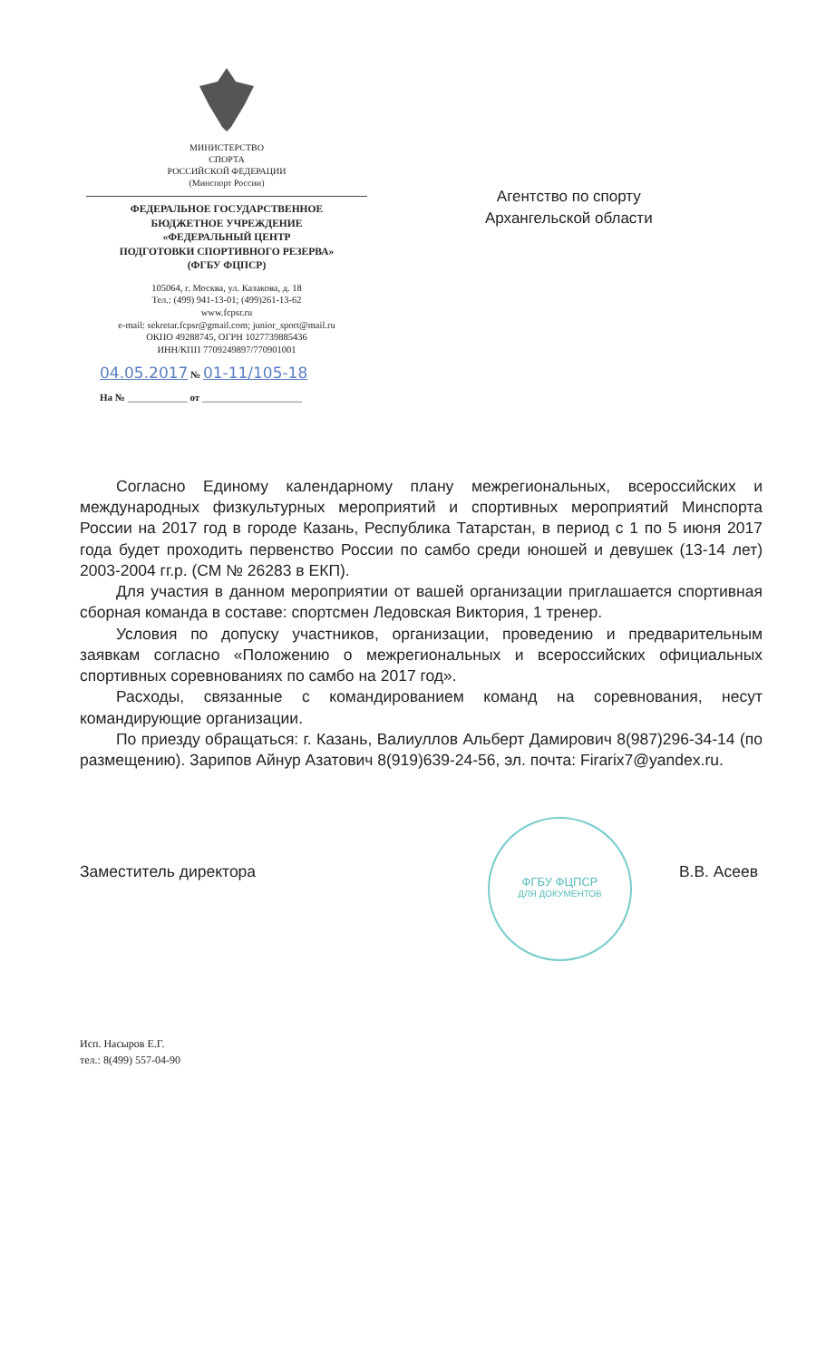МИНИСТЕРСТВО
СПОРТА
РОССИЙСКОЙ ФЕДЕРАЦИИ
(Минспорт России)
ФЕДЕРАЛЬНОЕ ГОСУДАРСТВЕННОЕ
БЮДЖЕТНОЕ УЧРЕЖДЕНИЕ
«ФЕДЕРАЛЬНЫЙ ЦЕНТР
ПОДГОТОВКИ СПОРТИВНОГО РЕЗЕРВА»
(ФГБУ ФЦПСР)
105064, г. Москва, ул. Казакова, д. 18
Тел.: (499) 941-13-01; (499)261-13-62
www.fcpsr.ru
e-mail: sekretar.fcpsr@gmail.com; junior_sport@mail.ru
ОКПО 49288745, ОГРН 1027739885436
ИНН/КПП 7709249897/770901001
04.05.2017 № 01-11/105-18
На № ____________ от ____________________
Агентство по спорту
Архангельской области
Согласно Единому календарному плану межрегиональных, всероссийских и международных физкультурных мероприятий и спортивных мероприятий Минспорта России на 2017 год в городе Казань, Республика Татарстан, в период с 1 по 5 июня 2017 года будет проходить первенство России по самбо среди юношей и девушек (13-14 лет) 2003-2004 гг.р. (СМ № 26283 в ЕКП).
Для участия в данном мероприятии от вашей организации приглашается спортивная сборная команда в составе: спортсмен Ледовская Виктория, 1 тренер.
Условия по допуску участников, организации, проведению и предварительным заявкам согласно «Положению о межрегиональных и всероссийских официальных спортивных соревнованиях по самбо на 2017 год».
Расходы, связанные с командированием команд на соревнования, несут командирующие организации.
По приезду обращаться: г. Казань, Валиуллов Альберт Дамирович 8(987)296-34-14 (по размещению). Зарипов Айнур Азатович 8(919)639-24-56, эл. почта: Firarix7@yandex.ru.
Заместитель директора
ФГБУ ФЦПСР
ДЛЯ ДОКУМЕНТОВ
В.В. Асеев
Исп. Насыров Е.Г.
тел.: 8(499) 557-04-90